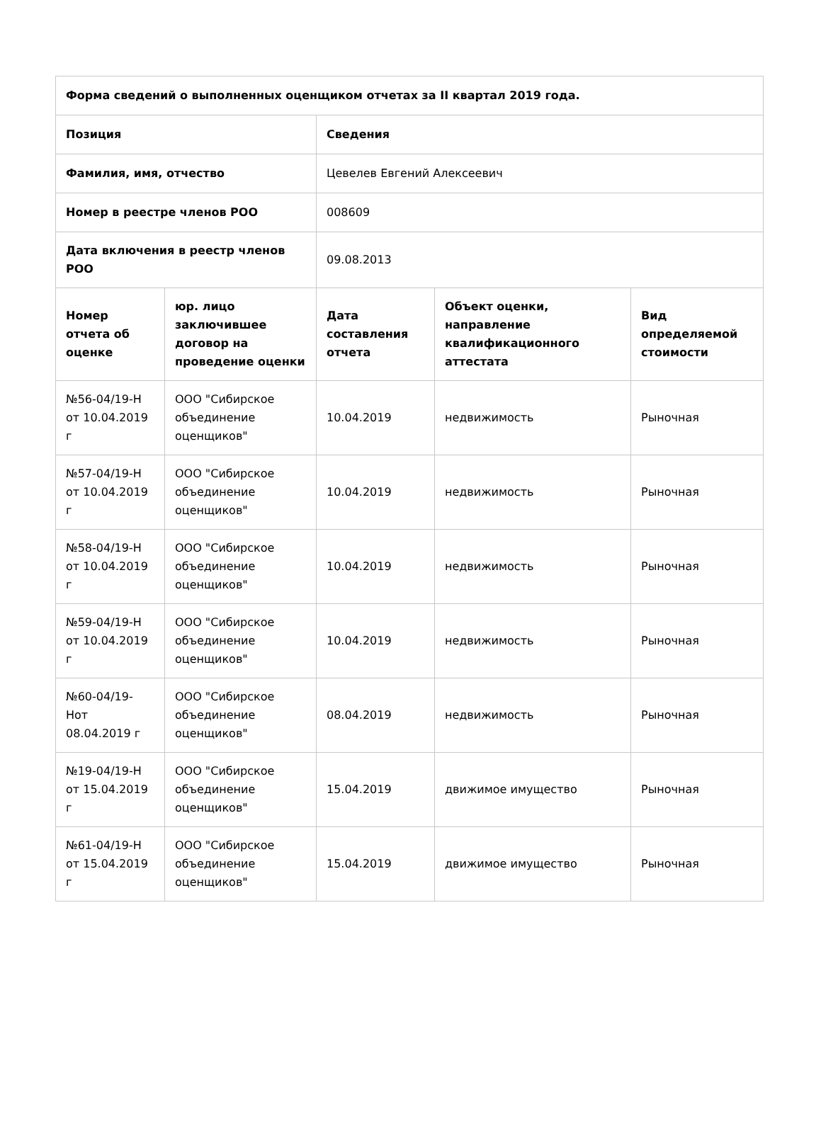| Форма сведений о выполненных оценщиком отчетах за II квартал 2019 года. | | | | |
| --- | --- | --- | --- | --- |
| Позиция | | Сведения | | |
| Фамилия, имя, отчество | | Цевелев Евгений Алексеевич | | |
| Номер в реестре членов РОО | | 008609 | | |
| Дата включения в реестр членов РОО | | 09.08.2013 | | |
| Номер отчета об оценке | юр. лицо заключившее договор на проведение оценки | Дата составления отчета | Объект оценки, направление квалификационного аттестата | Вид определяемой стоимости |
| №56-04/19-Н от 10.04.2019 г | ООО "Сибирское объединение оценщиков" | 10.04.2019 | недвижимость | Рыночная |
| №57-04/19-Н от 10.04.2019 г | ООО "Сибирское объединение оценщиков" | 10.04.2019 | недвижимость | Рыночная |
| №58-04/19-Н от 10.04.2019 г | ООО "Сибирское объединение оценщиков" | 10.04.2019 | недвижимость | Рыночная |
| №59-04/19-Н от 10.04.2019 г | ООО "Сибирское объединение оценщиков" | 10.04.2019 | недвижимость | Рыночная |
| №60-04/19-Нот 08.04.2019 г | ООО "Сибирское объединение оценщиков" | 08.04.2019 | недвижимость | Рыночная |
| №19-04/19-Н от 15.04.2019 г | ООО "Сибирское объединение оценщиков" | 15.04.2019 | движимое имущество | Рыночная |
| №61-04/19-Н от 15.04.2019 г | ООО "Сибирское объединение оценщиков" | 15.04.2019 | движимое имущество | Рыночная |